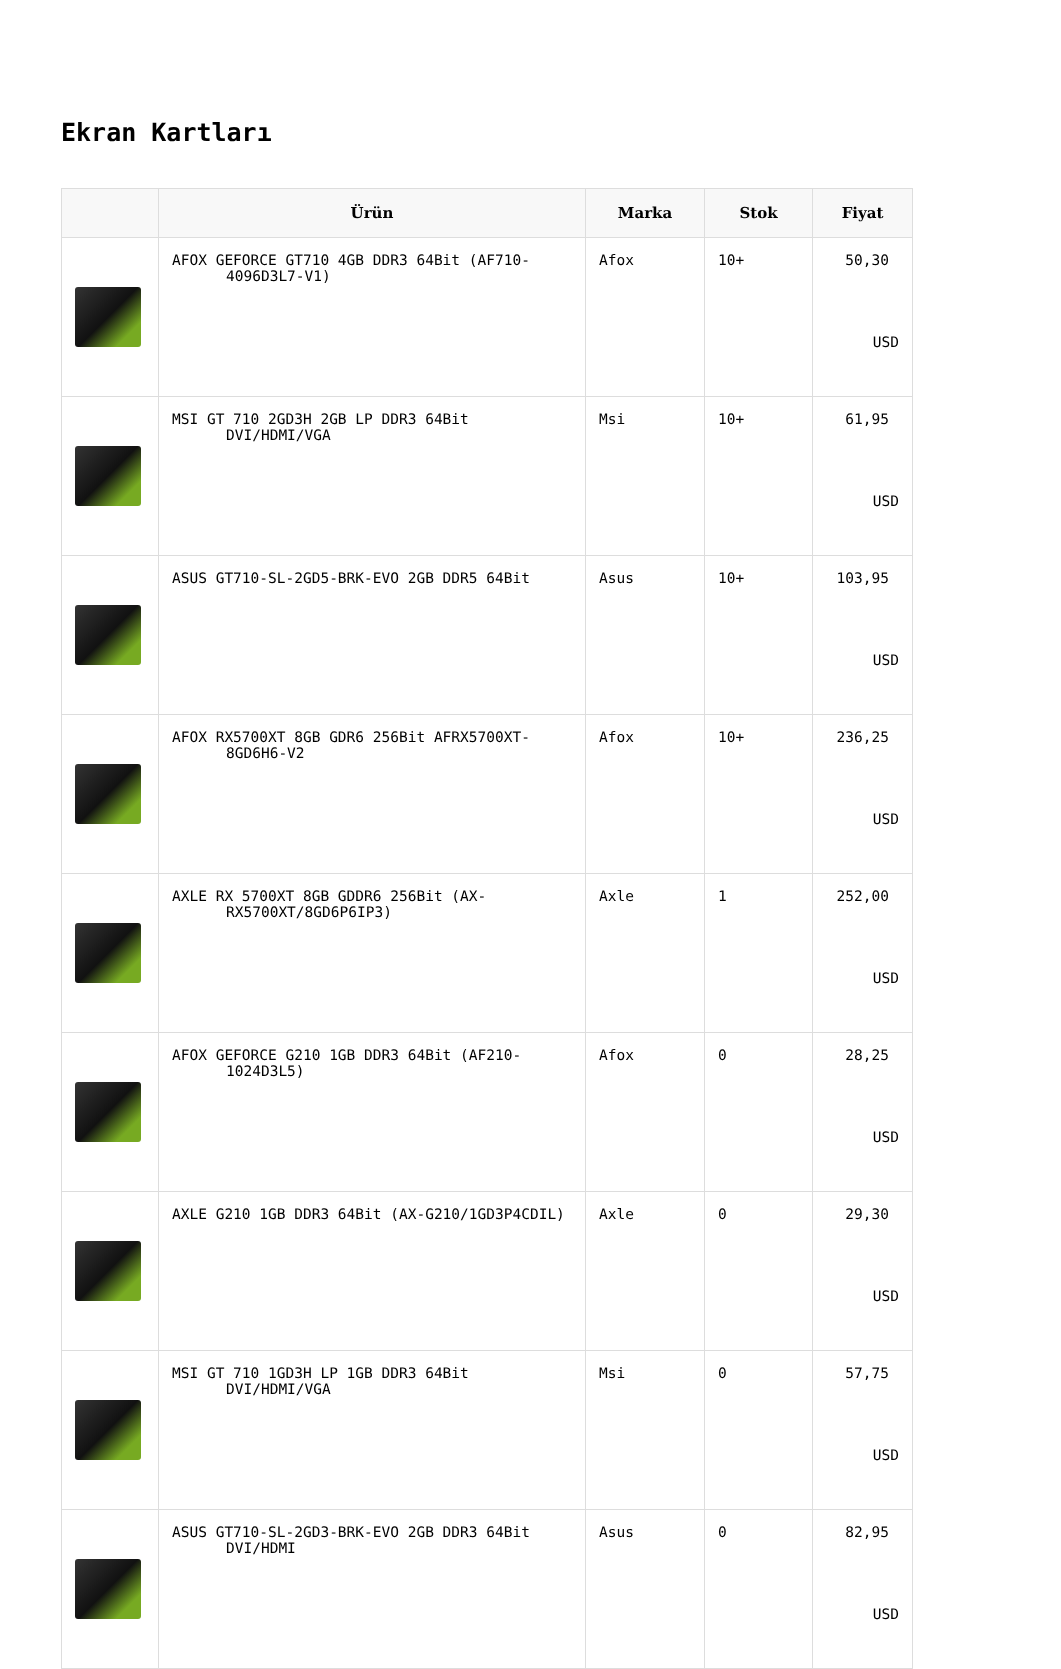Ekran Kartları
| | Ürün | Marka | Stok | Fiyat |
| --- | --- | --- | --- | --- |
| | AFOX GEFORCE GT710 4GB DDR3 64Bit (AF710-4096D3L7-V1) | Afox | 10+ | 50,30 USD |
| | MSI GT 710 2GD3H 2GB LP DDR3 64Bit DVI/HDMI/VGA | Msi | 10+ | 61,95 USD |
| | ASUS GT710-SL-2GD5-BRK-EVO 2GB DDR5 64Bit | Asus | 10+ | 103,95 USD |
| | AFOX RX5700XT 8GB GDR6 256Bit AFRX5700XT-8GD6H6-V2 | Afox | 10+ | 236,25 USD |
| | AXLE RX 5700XT 8GB GDDR6 256Bit (AX-RX5700XT/8GD6P6IP3) | Axle | 1 | 252,00 USD |
| | AFOX GEFORCE G210 1GB DDR3 64Bit (AF210-1024D3L5) | Afox | 0 | 28,25 USD |
| | AXLE G210 1GB DDR3 64Bit (AX-G210/1GD3P4CDIL) | Axle | 0 | 29,30 USD |
| | MSI GT 710 1GD3H LP 1GB DDR3 64Bit DVI/HDMI/VGA | Msi | 0 | 57,75 USD |
| | ASUS GT710-SL-2GD3-BRK-EVO 2GB DDR3 64Bit DVI/HDMI | Asus | 0 | 82,95 USD |